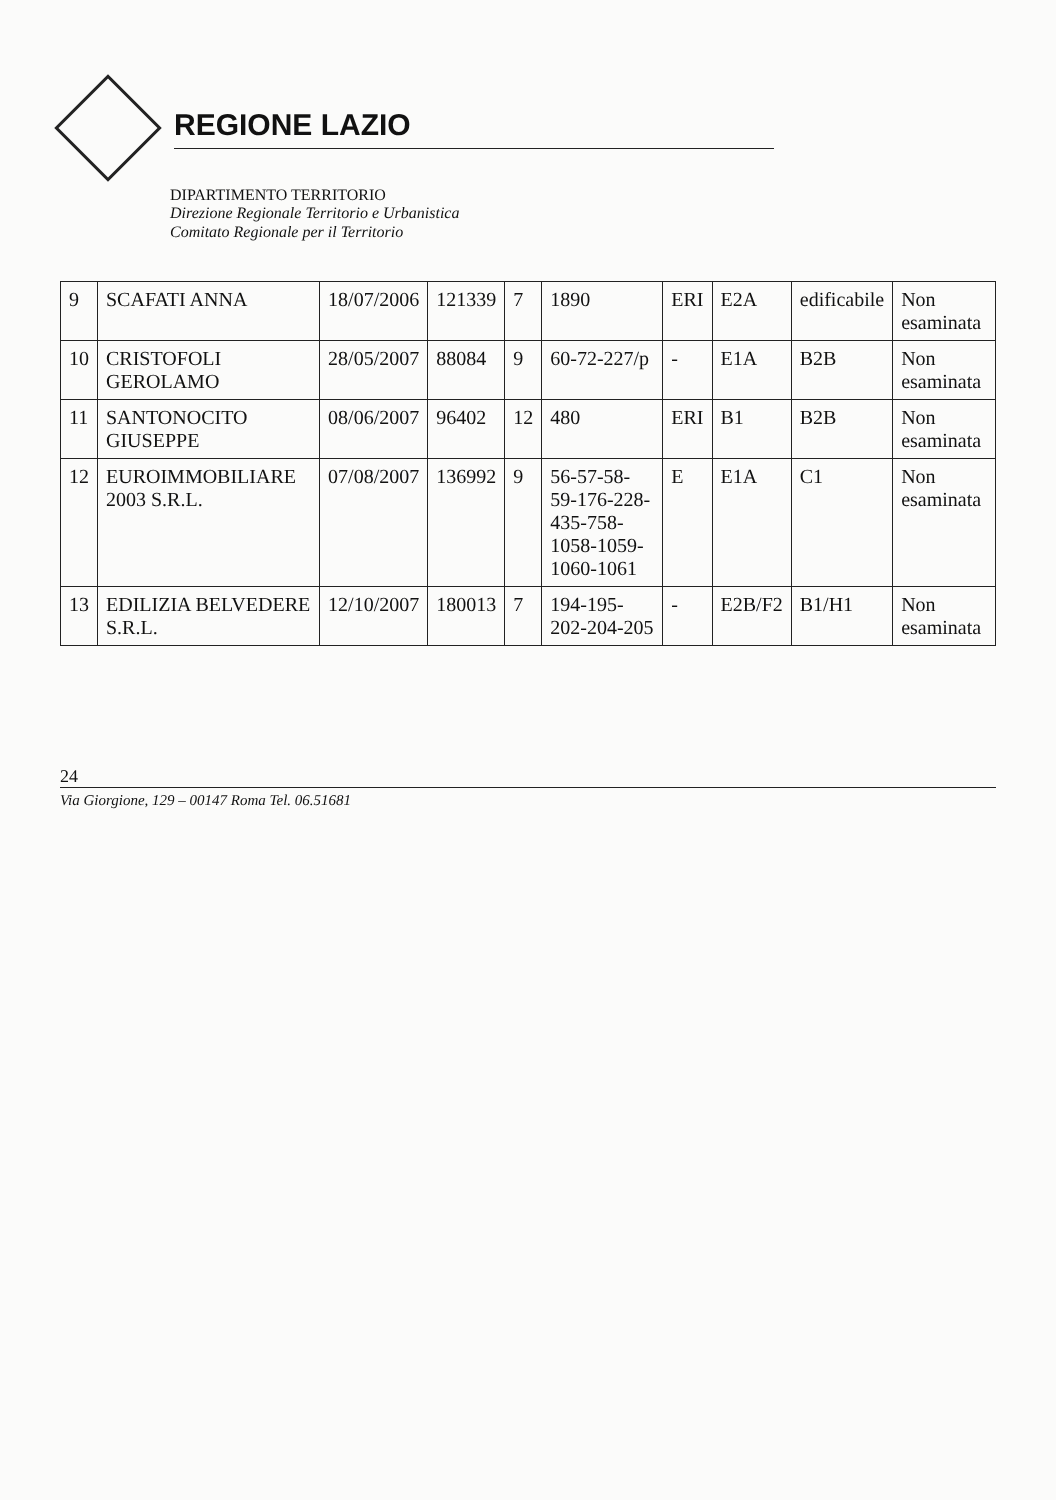REGIONE LAZIO
DIPARTIMENTO TERRITORIO
Direzione Regionale Territorio e Urbanistica
Comitato Regionale per il Territorio
| 9 | SCAFATI ANNA | 18/07/2006 | 121339 | 7 | 1890 | ERI | E2A | edificabile | Non esaminata |
| 10 | CRISTOFOLI GEROLAMO | 28/05/2007 | 88084 | 9 | 60-72-227/p | - | E1A | B2B | Non esaminata |
| 11 | SANTONOCITO GIUSEPPE | 08/06/2007 | 96402 | 12 | 480 | ERI | B1 | B2B | Non esaminata |
| 12 | EUROIMMOBILIARE 2003 S.R.L. | 07/08/2007 | 136992 | 9 | 56-57-58-59-176-228-435-758-1058-1059-1060-1061 | E | E1A | C1 | Non esaminata |
| 13 | EDILIZIA BELVEDERE S.R.L. | 12/10/2007 | 180013 | 7 | 194-195-202-204-205 | - | E2B/F2 | B1/H1 | Non esaminata |
24
Via Giorgione, 129 – 00147 Roma Tel. 06.51681